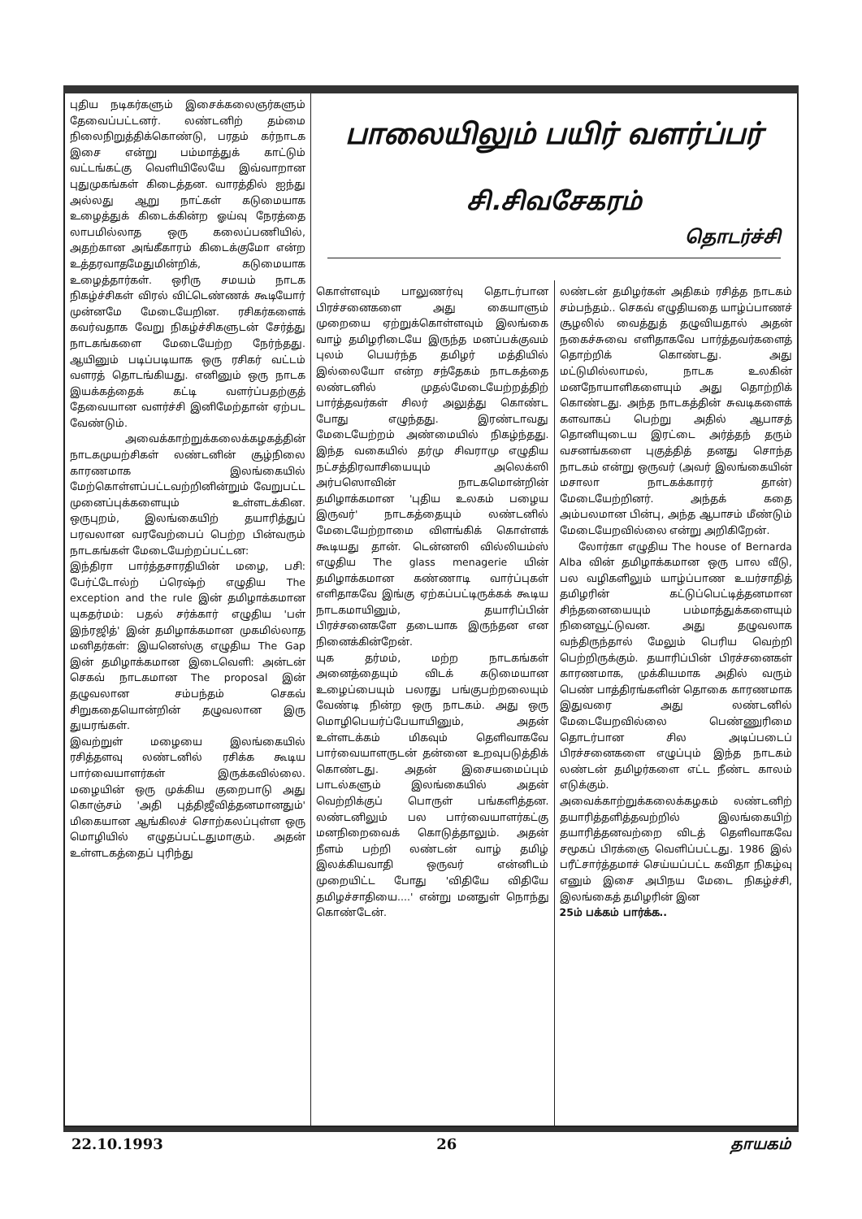புதிய நடிகர்களும் இசைக்கலைஞர்களும் தேவைப்பட்டனர். லண்டனிற் தம்மை நிலைநிறுத்திக்கொண்டு, பரதம் கர்நாடக இசை என்று பம்மாத்துக் காட்டும் வட்டங்கட்கு வெளியிலேயே இவ்வாறான புதுமுகங்கள் கிடைத்தன. வாரத்தில் ஐந்து அல்லது ஆறு நாட்கள் கடுமையாக உழைத்துக் கிடைக்கின்ற ஓய்வு நேரத்தை லாபமில்லாத ஒரு கலைப்பணியில், அதற்கான அங்கீகாரம் கிடைக்குமோ என்ற உத்தரவாதமேதுமின்றிக், கடுமையாக உழைத்தார்கள். ஒரிரு சமயம் நாடக நிகழ்ச்சிகள் விரல் விட்டெண்ணக் கூடியோர் முன்னமே மேடையேறின. ரசிகர்களைக் கவர்வதாக வேறு நிகழ்ச்சிகளுடன் சேர்த்து நாடகங்களை மேடையேற்ற நேர்ந்தது. ஆயினும் படிப்படியாக ஒரு ரசிகர் வட்டம் வளரத் தொடங்கியது. எனினும் ஒரு நாடக இயக்கத்தைக் கட்டி வளர்ப்பதற்குத் தேவையான வளர்ச்சி இனிமேற்தான் ஏற்பட வேண்டும்.
அவைக்காற்றுக்கலைக்கழகத்தின் நாடகமுயற்சிகள் லண்டனின் சூழ்நிலை காரணமாக இலங்கையில் மேற்கொள்ளப்பட்டவற்றினின்றும் வேறுபட்ட முனைப்புக்களையும் உள்ளடக்கின. ஒருபுறம், இலங்கையிற் தயாரித்துப் பரவலான வரவேற்பைப் பெற்ற பின்வரும் நாடகங்கள் மேடையேற்றப்பட்டன:
இந்திரா பார்த்தசாரதியின் மழை, பசி: பேர்ட்டோல்ற் ப்ரெஷ்ற் எழுதிய The exception and the rule இன் தமிழாக்கமான யுகதர்மம்: பதல் சர்க்கார் எழுதிய 'பள் இந்ரஜித்' இன் தமிழாக்கமான முகமில்லாத மனிதர்கள்: இயனெஸ்கு எழுதிய The Gap இன் தமிழாக்கமான இடைவெளி: அன்டன் செகவ் நாடகமான The proposal இன் தழுவலான சம்பந்தம் செகவ் சிறுகதையொன்றின் தழுவலான இரு துயரங்கள்.
இவற்றுள் மழையை இலங்கையில் ரசித்தளவு லண்டனில் ரசிக்க கூடிய பார்வையாளர்கள் இருக்கவில்லை. மழையின் ஒரு முக்கிய குறைபாடு அது கொஞ்சம் 'அதி புத்திஜீவித்தனமானதும்' மிகையான ஆங்கிலச் சொற்கலப்புள்ள ஒரு மொழியில் எழுதப்பட்டதுமாகும். அதன் உள்ளடகத்தைப் புரிந்து
பாலையிலும் பயிர் வளர்ப்பர்
சி.சிவசேகரம்
தொடர்ச்சி
கொள்ளவும் பாலுணர்வு தொடர்பான பிரச்சனைகளை அது கையாளும் முறையை ஏற்றுக்கொள்ளவும் இலங்கை வாழ் தமிழரிடையே இருந்த மனப்பக்குவம் புலம் பெயர்ந்த தமிழர் மத்தியில் இல்லையோ என்ற சந்தேகம் நாடகத்தை லண்டனில் முதல்மேடையேற்றத்திற் பார்த்தவர்கள் சிலர் அலுத்து கொண்ட போது எழுந்தது. இரண்டாவது மேடையேற்றம் அண்மையில் நிகழ்ந்தது. இந்த வகையில் தர்மு சிவராமு எழுதிய நட்சத்திரவாசியையும் அலெக்ஸி அர்பஸொவின் நாடகமொன்றின் தமிழாக்கமான 'புதிய உலகம் பழைய இருவர்' நாடகத்தையும் லண்டனில் மேடையேற்றாமை விளங்கிக் கொள்ளக் கூடியது தான். டென்னஸி வில்லியம்ஸ் எழுதிய The glass menagerie யின் தமிழாக்கமான கண்ணாடி வார்ப்புகள் எளிதாகவே இங்கு ஏற்கப்பட்டிருக்கக் கூடிய நாடகமாயினும், தயாரிப்பின் பிரச்சனைகளே தடையாக இருந்தன என நினைக்கின்றேன்.
யுக தர்மம், மற்ற நாடகங்கள் அனைத்தையும் விடக் கடுமையான உழைப்பையும் பலரது பங்குபற்றலையும் வேண்டி நின்ற ஒரு நாடகம். அது ஒரு மொழிபெயர்ப்பேயாயினும், அதன் உள்ளடக்கம் மிகவும் தெளிவாகவே பார்வையாளருடன் தன்னை உறவுபடுத்திக் கொண்டது. அதன் இசையமைப்பும் பாடல்களும் இலங்கையில் அதன் வெற்றிக்குப் பொருள் பங்களித்தன. லண்டனிலும் பல பார்வையாளர்கட்கு மனநிறைவைக் கொடுத்தாலும். அதன் நீளம் பற்றி லண்டன் வாழ் தமிழ் இலக்கியவாதி ஒருவர் என்னிடம் முறையிட்ட போது 'விதியே விதியே தமிழச்சாதியை....' என்று மனதுள் நொந்து கொண்டேன்.
லண்டன் தமிழர்கள் அதிகம் ரசித்த நாடகம் சம்பந்தம்.. செகவ் எழுதியதை யாழ்ப்பாணச் சூழலில் வைத்துத் தழுவியதால் அதன் நகைச்சுவை எளிதாகவே பார்த்தவர்களைத் தொற்றிக் கொண்டது. அது மட்டுமில்லாமல், நாடக உலகின் மனநோயாளிகளையும் அது தொற்றிக் கொண்டது. அந்த நாடகத்தின் சுவடிகளைக் களவாகப் பெற்று அதில் ஆபாசத் தொனியுடைய இரட்டை அர்த்தந் தரும் வசனங்களை புகுத்தித் தனது சொந்த நாடகம் என்று ஒருவர் (அவர் இலங்கையின் மசாலா நாடகக்காரர் தான்) மேடையேற்றினர். அந்தக் கதை அம்பலமான பின்பு, அந்த ஆபாசம் மீண்டும் மேடையேறவில்லை என்று அறிகிறேன்.
லோர்கா எழுதிய The house of Bernarda Alba வின் தமிழாக்கமான ஒரு பால வீடு, பல வழிகளிலும் யாழ்ப்பாண உயர்சாதித் தமிழரின் கட்டுப்பெட்டித்தனமான சிந்தனையையும் பம்மாத்துக்களையும் நினைவூட்டுவன. அது தழுவலாக வந்திருந்தால் மேலும் பெரிய வெற்றி பெற்றிருக்கும். தயாரிப்பின் பிரச்சனைகள் காரணமாக, முக்கியமாக அதில் வரும் பெண் பாத்திரங்களின் தொகை காரணமாக இதுவரை அது லண்டனில் மேடையேறவில்லை பெண்ணுரிமை தொடர்பான சில அடிப்படைப் பிரச்சனைகளை எழுப்பும் இந்த நாடகம் லண்டன் தமிழர்களை எட்ட நீண்ட காலம் எடுக்கும்.
அவைக்காற்றுக்கலைக்கழகம் லண்டனிற் தயாரித்தளித்தவற்றில் இலங்கையிற் தயாரித்தனவற்றை விடத் தெளிவாகவே சமூகப் பிரக்ஞை வெளிப்பட்டது. 1986 இல் பரீட்சார்த்தமாச் செய்யப்பட்ட கவிதா நிகழ்வு எனும் இசை அபிநய மேடை நிகழ்ச்சி, இலங்கைத் தமிழரின் இன
25ம் பக்கம் பார்க்க..
22.10.1993 26 தாயகம்